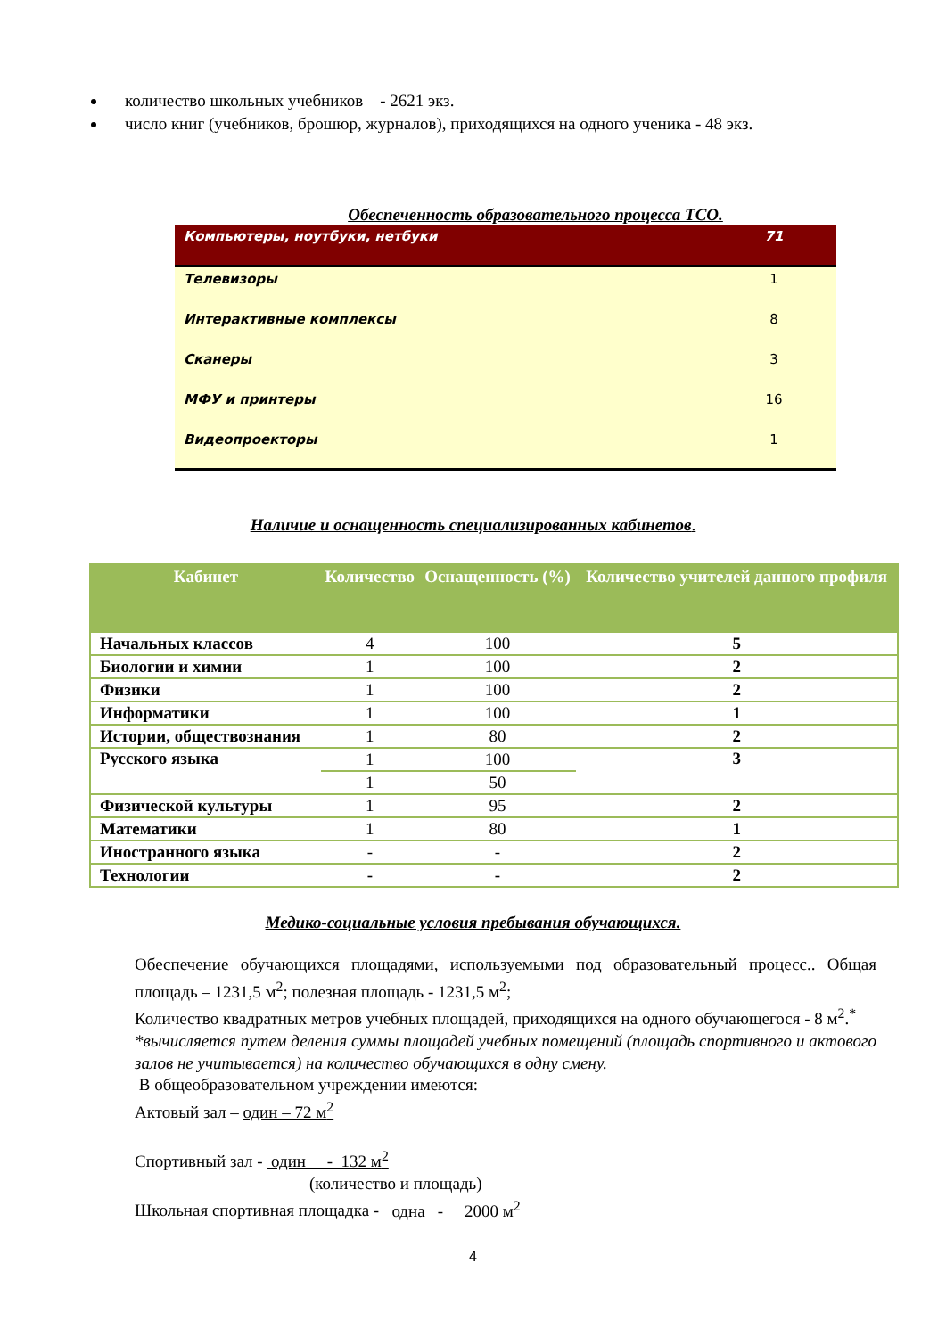количество школьных учебников - 2621 экз.
число книг (учебников, брошюр, журналов), приходящихся на одного ученика - 48 экз.
Обеспеченность образовательного процесса ТСО.
| Компьютеры, ноутбуки, нетбуки | 71 |
| Телевизоры | 1 |
| Интерактивные комплексы | 8 |
| Сканеры | 3 |
| МФУ и принтеры | 16 |
| Видеопроекторы | 1 |
Наличие и оснащенность специализированных кабинетов.
| Кабинет | Количество | Оснащенность (%) | Количество учителей данного профиля |
| --- | --- | --- | --- |
| Начальных классов | 4 | 100 | 5 |
| Биологии и химии | 1 | 100 | 2 |
| Физики | 1 | 100 | 2 |
| Информатики | 1 | 100 | 1 |
| Истории, обществознания | 1 | 80 | 2 |
| Русского языка | 1 | 100 | 3 |
| | 1 | 50 | |
| Физической культуры | 1 | 95 | 2 |
| Математики | 1 | 80 | 1 |
| Иностранного языка | - | - | 2 |
| Технологии | - | - | 2 |
Медико-социальные условия пребывания обучающихся.
Обеспечение обучающихся площадями, используемыми под образовательный процесс.. Общая площадь – 1231,5 м<sup>2</sup>; полезная площадь - 1231,5 м<sup>2</sup>;
Количество квадратных метров учебных площадей, приходящихся на одного обучающегося - 8 м<sup>2</sup>.<sup>*</sup>
*вычисляется путем деления суммы площадей учебных помещений (площадь спортивного и актового залов не учитывается) на количество обучающихся в одну смену.
В общеобразовательном учреждении имеются:
Актовый зал – один – 72 м<sup>2</sup>
Спортивный зал - один - 132 м<sup>2</sup>
(количество и площадь)
Школьная спортивная площадка - одна - 2000 м<sup>2</sup>
4